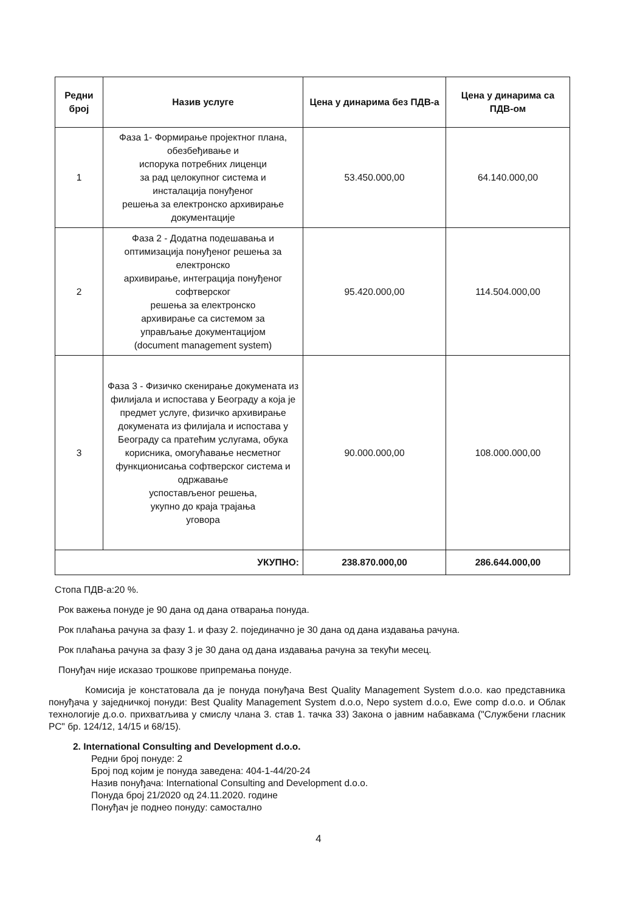| Редни број | Назив услуге | Цена у динарима без ПДВ-а | Цена у динарима са ПДВ-ом |
| --- | --- | --- | --- |
| 1 | Фаза 1- Формирање пројектног плана, обезбеђивање и испорука потребних лиценци за рад целокупног система и инсталација понуђеног решења за електронско архивирање документације | 53.450.000,00 | 64.140.000,00 |
| 2 | Фаза 2 - Додатна подешавања и оптимизација понуђеног решења за електронско архивирање, интеграција понуђеног софтверског решења за електронско архивирање са системом за управљање документацијом (document management system) | 95.420.000,00 | 114.504.000,00 |
| 3 | Фаза 3 - Физичко скенирање докумената из филијала и испостава у Београду а која је предмет услуге, физичко архивирање докумената из филијала и испостава у Београду са пратећим услугама, обука корисника, омогућавање несметног функционисања софтверског система и одржавање успостављеног решења, укупно до краја трајања уговора | 90.000.000,00 | 108.000.000,00 |
| УКУПНО: | | 238.870.000,00 | 286.644.000,00 |
Стопа ПДВ-а:20 %.
Рок важења понуде је 90 дана од дана отварања понуда.
Рок плаћања рачуна за фазу 1. и фазу 2. појединачно је 30 дана од дана издавања рачуна.
Рок плаћања рачуна за фазу 3 је 30 дана од дана издавања рачуна за текући месец.
Понуђач није исказао трошкове припремања понуде.
Комисија је констатовала да је понуда понуђача Best Quality Management System d.o.o. као представника понуђача у заједничкој понуди: Best Quality Management System d.o.o, Nepo system d.o.o, Ewe comp d.o.o. и Облак технологије д.о.о. прихватљива у смислу члана 3. став 1. тачка 33) Закона о јавним набавкама ("Службени гласник РС" бр. 124/12, 14/15 и 68/15).
2. International Consulting and Development d.o.o.
Редни број понуде: 2
Број под којим је понуда заведена: 404-1-44/20-24
Назив понуђача: International Consulting and Development d.o.o.
Понуда број 21/2020 од 24.11.2020. године
Понуђач је поднео понуду: самостално
4